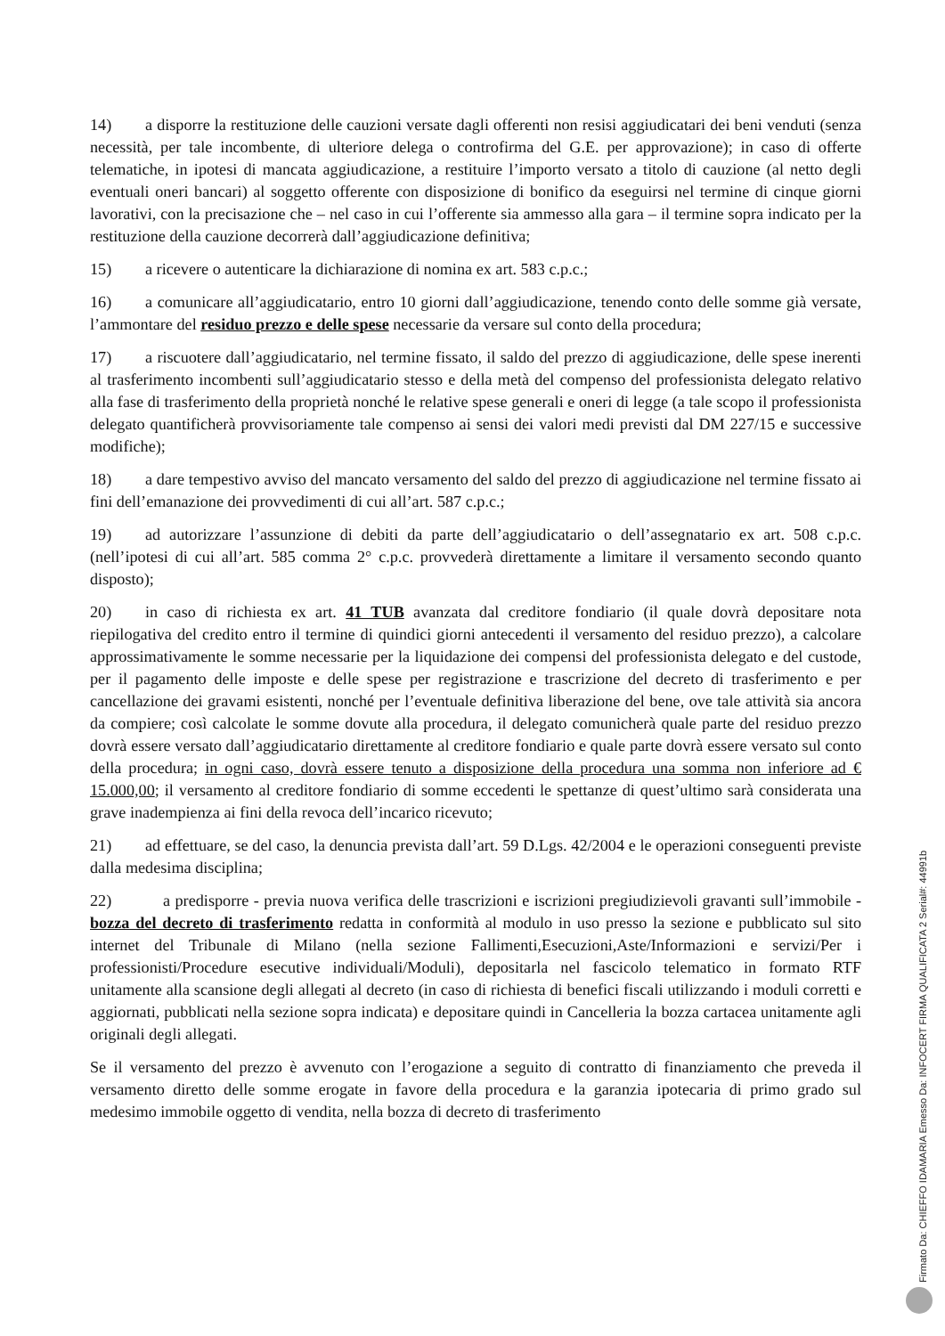14) a disporre la restituzione delle cauzioni versate dagli offerenti non resisi aggiudicatari dei beni venduti (senza necessità, per tale incombente, di ulteriore delega o controfirma del G.E. per approvazione); in caso di offerte telematiche, in ipotesi di mancata aggiudicazione, a restituire l’importo versato a titolo di cauzione (al netto degli eventuali oneri bancari) al soggetto offerente con disposizione di bonifico da eseguirsi nel termine di cinque giorni lavorativi, con la precisazione che – nel caso in cui l’offerente sia ammesso alla gara – il termine sopra indicato per la restituzione della cauzione decorrerà dall’aggiudicazione definitiva;
15) a ricevere o autenticare la dichiarazione di nomina ex art. 583 c.p.c.;
16) a comunicare all’aggiudicatario, entro 10 giorni dall’aggiudicazione, tenendo conto delle somme già versate, l’ammontare del residuo prezzo e delle spese necessarie da versare sul conto della procedura;
17) a riscuotere dall’aggiudicatario, nel termine fissato, il saldo del prezzo di aggiudicazione, delle spese inerenti al trasferimento incombenti sull’aggiudicatario stesso e della metà del compenso del professionista delegato relativo alla fase di trasferimento della proprietà nonché le relative spese generali e oneri di legge (a tale scopo il professionista delegato quantificherà provvisoriamente tale compenso ai sensi dei valori medi previsti dal DM 227/15 e successive modifiche);
18) a dare tempestivo avviso del mancato versamento del saldo del prezzo di aggiudicazione nel termine fissato ai fini dell’emanazione dei provvedimenti di cui all’art. 587 c.p.c.;
19) ad autorizzare l’assunzione di debiti da parte dell’aggiudicatario o dell’assegnatario ex art. 508 c.p.c. (nell’ipotesi di cui all’art. 585 comma 2° c.p.c. provvederà direttamente a limitare il versamento secondo quanto disposto);
20) in caso di richiesta ex art. 41 TUB avanzata dal creditore fondiario (il quale dovrà depositare nota riepilogativa del credito entro il termine di quindici giorni antecedenti il versamento del residuo prezzo), a calcolare approssimativamente le somme necessarie per la liquidazione dei compensi del professionista delegato e del custode, per il pagamento delle imposte e delle spese per registrazione e trascrizione del decreto di trasferimento e per cancellazione dei gravami esistenti, nonché per l’eventuale definitiva liberazione del bene, ove tale attività sia ancora da compiere; così calcolate le somme dovute alla procedura, il delegato comunicherà quale parte del residuo prezzo dovrà essere versato dall’aggiudicatario direttamente al creditore fondiario e quale parte dovrà essere versato sul conto della procedura; in ogni caso, dovrà essere tenuto a disposizione della procedura una somma non inferiore ad € 15.000,00; il versamento al creditore fondiario di somme eccedenti le spettanze di quest’ultimo sarà considerata una grave inadempienza ai fini della revoca dell’incarico ricevuto;
21) ad effettuare, se del caso, la denuncia prevista dall’art. 59 D.Lgs. 42/2004 e le operazioni conseguenti previste dalla medesima disciplina;
22) a predisporre - previa nuova verifica delle trascrizioni e iscrizioni pregiudizievoli gravanti sull’immobile - bozza del decreto di trasferimento redatta in conformità al modulo in uso presso la sezione e pubblicato sul sito internet del Tribunale di Milano (nella sezione Fallimenti,Esecuzioni,Aste/Informazioni e servizi/Per i professionisti/Procedure esecutive individuali/Moduli), depositarla nel fascicolo telematico in formato RTF unitamente alla scansione degli allegati al decreto (in caso di richiesta di benefici fiscali utilizzando i moduli corretti e aggiornati, pubblicati nella sezione sopra indicata) e depositare quindi in Cancelleria la bozza cartacea unitamente agli originali degli allegati.
Se il versamento del prezzo è avvenuto con l’erogazione a seguito di contratto di finanziamento che preveda il versamento diretto delle somme erogate in favore della procedura e la garanzia ipotecaria di primo grado sul medesimo immobile oggetto di vendita, nella bozza di decreto di trasferimento
Firmato Da: CHIEFFO IDAMARIA Emesso Da: INFOCERT FIRMA QUALIFICATA 2 Serial#: 44991b